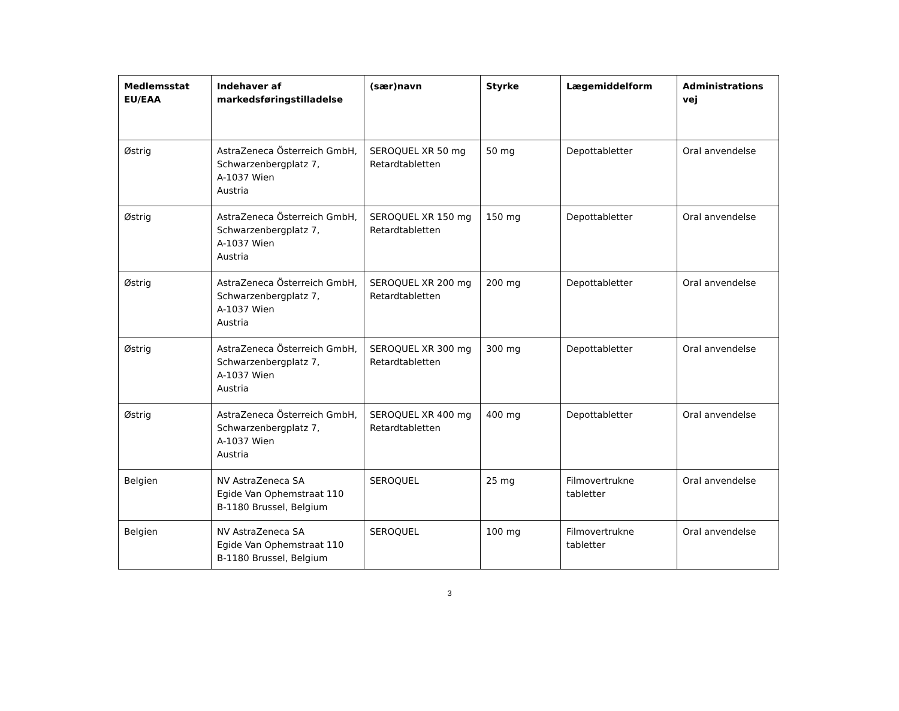| Medlemsstat EU/EAA | Indehaver af markedsføringstilladelse | (sær)navn | Styrke | Lægemiddelform | Administrations vej |
| --- | --- | --- | --- | --- | --- |
| Østrig | AstraZeneca Österreich GmbH, Schwarzenbergplatz 7, A-1037 Wien Austria | SEROQUEL XR 50 mg Retardtabletten | 50 mg | Depottabletter | Oral anvendelse |
| Østrig | AstraZeneca Österreich GmbH, Schwarzenbergplatz 7, A-1037 Wien Austria | SEROQUEL XR 150 mg Retardtabletten | 150 mg | Depottabletter | Oral anvendelse |
| Østrig | AstraZeneca Österreich GmbH, Schwarzenbergplatz 7, A-1037 Wien Austria | SEROQUEL XR 200 mg Retardtabletten | 200 mg | Depottabletter | Oral anvendelse |
| Østrig | AstraZeneca Österreich GmbH, Schwarzenbergplatz 7, A-1037 Wien Austria | SEROQUEL XR 300 mg Retardtabletten | 300 mg | Depottabletter | Oral anvendelse |
| Østrig | AstraZeneca Österreich GmbH, Schwarzenbergplatz 7, A-1037 Wien Austria | SEROQUEL XR 400 mg Retardtabletten | 400 mg | Depottabletter | Oral anvendelse |
| Belgien | NV AstraZeneca SA Egide Van Ophemstraat 110 B-1180 Brussel, Belgium | SEROQUEL | 25 mg | Filmovertrukne tabletter | Oral anvendelse |
| Belgien | NV AstraZeneca SA Egide Van Ophemstraat 110 B-1180 Brussel, Belgium | SEROQUEL | 100 mg | Filmovertrukne tabletter | Oral anvendelse |
3